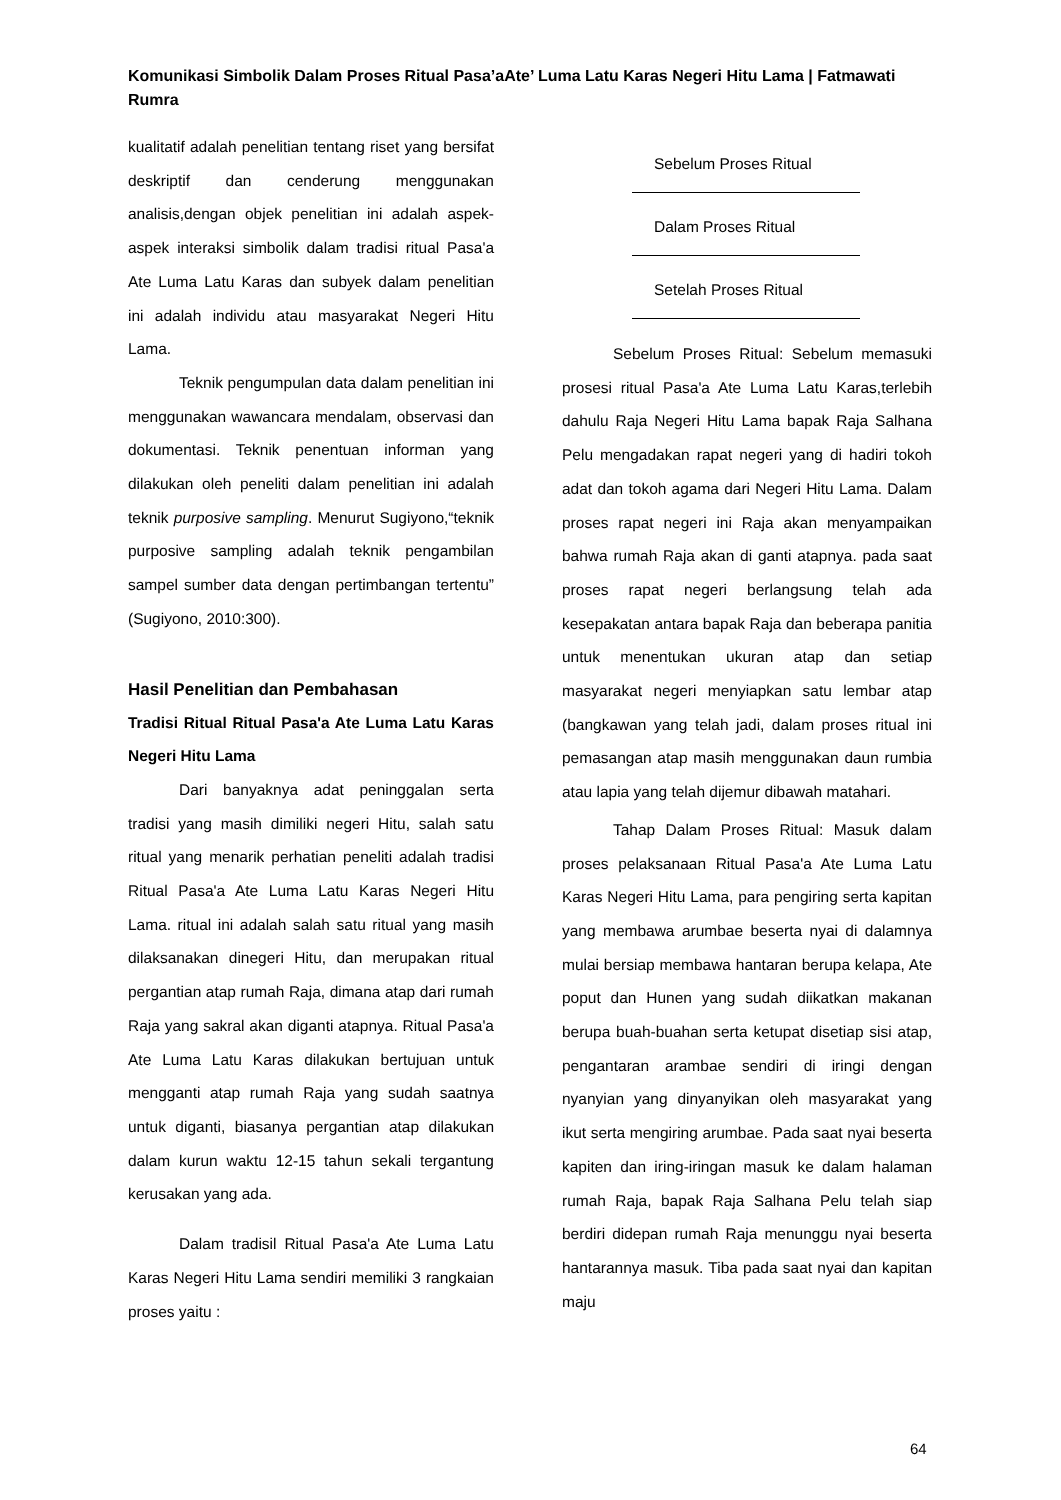Komunikasi Simbolik Dalam Proses Ritual Pasa’aAte’ Luma Latu Karas Negeri Hitu Lama | Fatmawati Rumra
kualitatif adalah penelitian tentang riset yang bersifat deskriptif dan cenderung menggunakan analisis,dengan objek penelitian ini adalah aspek-aspek interaksi simbolik dalam tradisi ritual Pasa'a Ate Luma Latu Karas dan subyek dalam penelitian ini adalah individu atau masyarakat Negeri Hitu Lama.
Teknik pengumpulan data dalam penelitian ini menggunakan wawancara mendalam, observasi dan dokumentasi. Teknik penentuan informan yang dilakukan oleh peneliti dalam penelitian ini adalah teknik purposive sampling. Menurut Sugiyono,“teknik purposive sampling adalah teknik pengambilan sampel sumber data dengan pertimbangan tertentu” (Sugiyono, 2010:300).
Hasil Penelitian dan Pembahasan
Tradisi Ritual Ritual Pasa'a Ate Luma Latu Karas Negeri Hitu Lama
Dari banyaknya adat peninggalan serta tradisi yang masih dimiliki negeri Hitu, salah satu ritual yang menarik perhatian peneliti adalah tradisi Ritual Pasa'a Ate Luma Latu Karas Negeri Hitu Lama. ritual ini adalah salah satu ritual yang masih dilaksanakan dinegeri Hitu, dan merupakan ritual pergantian atap rumah Raja, dimana atap dari rumah Raja yang sakral akan diganti atapnya. Ritual Pasa'a Ate Luma Latu Karas dilakukan bertujuan untuk mengganti atap rumah Raja yang sudah saatnya untuk diganti, biasanya pergantian atap dilakukan dalam kurun waktu 12-15 tahun sekali tergantung kerusakan yang ada.
Dalam tradisil Ritual Pasa'a Ate Luma Latu Karas Negeri Hitu Lama sendiri memiliki 3 rangkaian proses yaitu :
Sebelum Proses Ritual
Dalam Proses Ritual
Setelah Proses Ritual
Sebelum Proses Ritual: Sebelum memasuki prosesi ritual Pasa'a Ate Luma Latu Karas,terlebih dahulu Raja Negeri Hitu Lama bapak Raja Salhana Pelu mengadakan rapat negeri yang di hadiri tokoh adat dan tokoh agama dari Negeri Hitu Lama. Dalam proses rapat negeri ini Raja akan menyampaikan bahwa rumah Raja akan di ganti atapnya. pada saat proses rapat negeri berlangsung telah ada kesepakatan antara bapak Raja dan beberapa panitia untuk menentukan ukuran atap dan setiap masyarakat negeri menyiapkan satu lembar atap (bangkawan yang telah jadi, dalam proses ritual ini pemasangan atap masih menggunakan daun rumbia atau lapia yang telah dijemur dibawah matahari.
Tahap Dalam Proses Ritual: Masuk dalam proses pelaksanaan Ritual Pasa'a Ate Luma Latu Karas Negeri Hitu Lama, para pengiring serta kapitan yang membawa arumbae beserta nyai di dalamnya mulai bersiap membawa hantaran berupa kelapa, Ate poput dan Hunen yang sudah diikatkan makanan berupa buah-buahan serta ketupat disetiap sisi atap, pengantaran arambae sendiri di iringi dengan nyanyian yang dinyanyikan oleh masyarakat yang ikut serta mengiring arumbae. Pada saat nyai beserta kapiten dan iring-iringan masuk ke dalam halaman rumah Raja, bapak Raja Salhana Pelu telah siap berdiri didepan rumah Raja menunggu nyai beserta hantarannya masuk. Tiba pada saat nyai dan kapitan maju
64